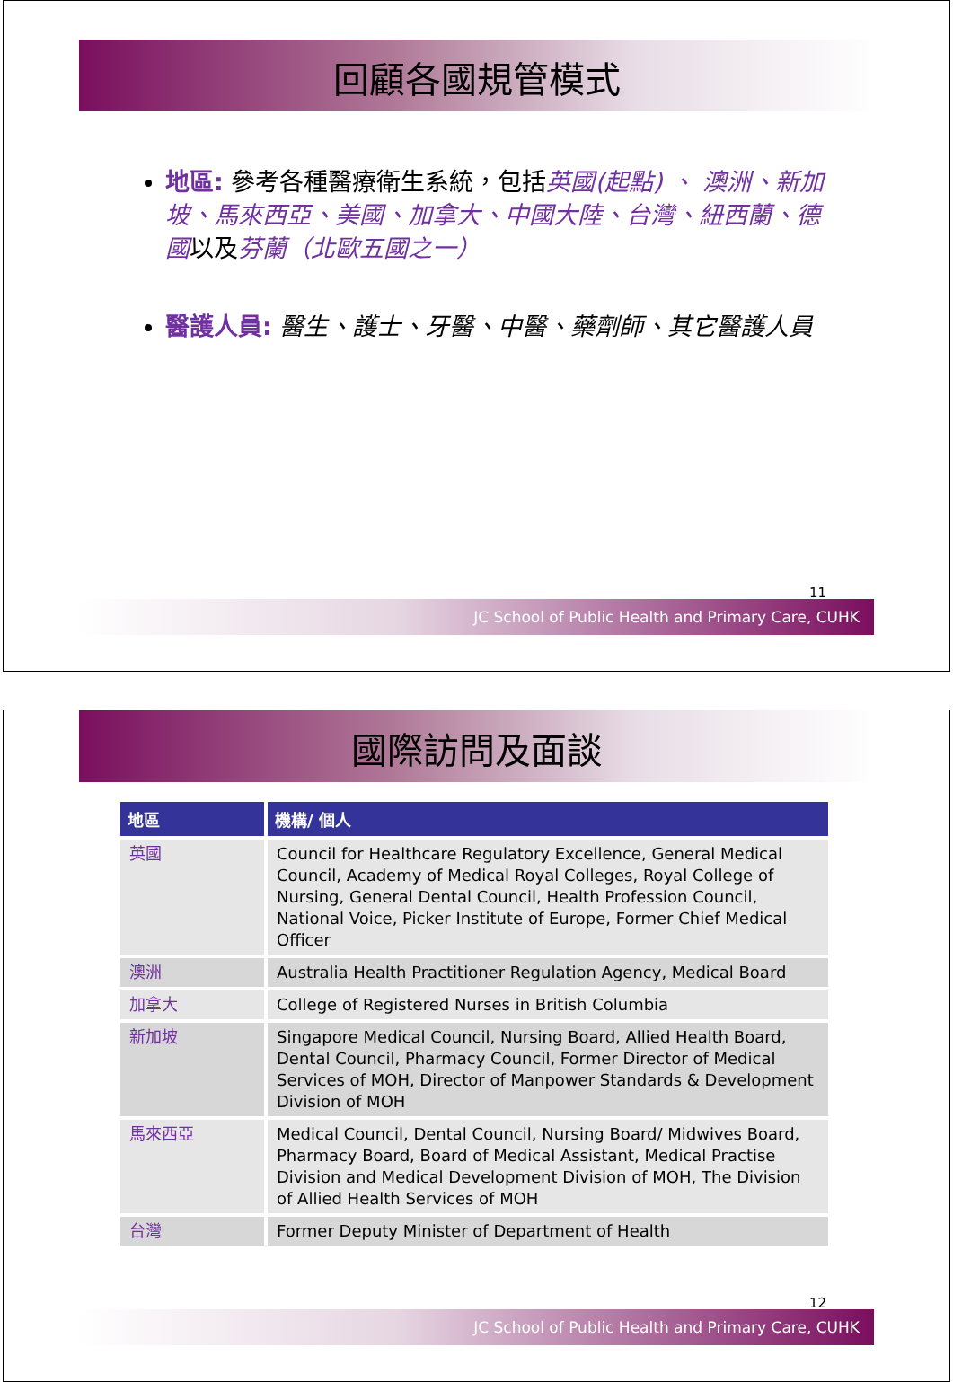回顧各國規管模式
地區: 參考各種醫療衛生系統，包括英國(起點) 、 澳洲、新加坡、馬來西亞、美國、加拿大、中國大陸、台灣、紐西蘭、德國以及芬蘭（北歐五國之一）
醫護人員: 醫生、護士、牙醫、中醫、藥劑師、其它醫護人員
11
JC School of Public Health and Primary Care, CUHK
國際訪問及面談
| 地區 | 機構/ 個人 |
| --- | --- |
| 英國 | Council for Healthcare Regulatory Excellence, General Medical Council, Academy of Medical Royal Colleges, Royal College of Nursing, General Dental Council, Health Profession Council, National Voice, Picker Institute of Europe, Former Chief Medical Officer |
| 澳洲 | Australia Health Practitioner Regulation Agency, Medical Board |
| 加拿大 | College of Registered Nurses in British Columbia |
| 新加坡 | Singapore Medical Council, Nursing Board, Allied Health Board, Dental Council, Pharmacy Council, Former Director of Medical Services of MOH, Director of Manpower Standards & Development Division of MOH |
| 馬來西亞 | Medical Council, Dental Council, Nursing Board/ Midwives Board, Pharmacy Board, Board of Medical Assistant, Medical Practise Division and Medical Development Division of MOH, The Division of Allied Health Services of MOH |
| 台灣 | Former Deputy Minister of Department of Health |
12
JC School of Public Health and Primary Care, CUHK